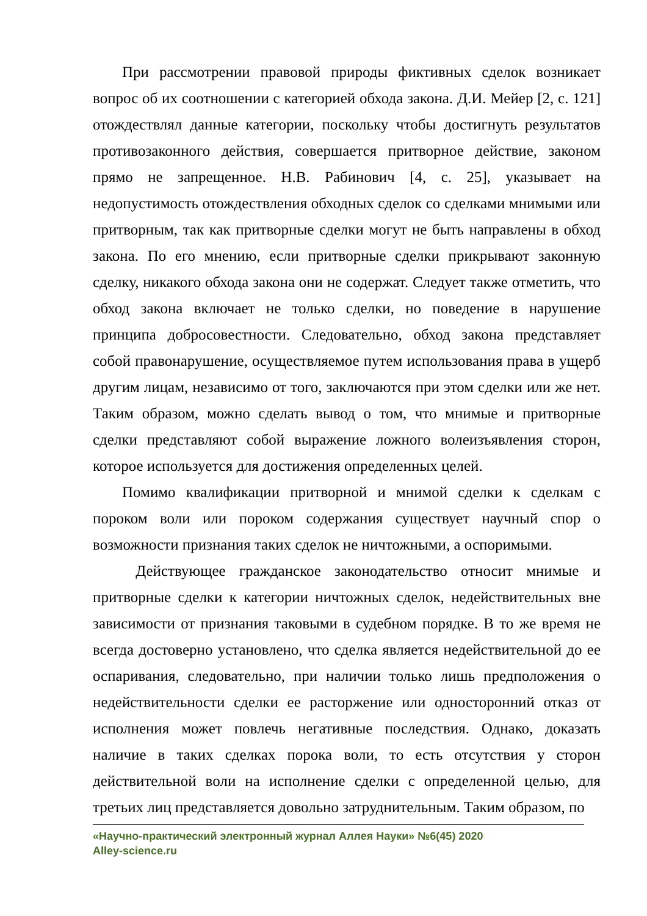При рассмотрении правовой природы фиктивных сделок возникает вопрос об их соотношении с категорией обхода закона. Д.И. Мейер [2, с. 121] отождествлял данные категории, поскольку чтобы достигнуть результатов противозаконного действия, совершается притворное действие, законом прямо не запрещенное. Н.В. Рабинович [4, с. 25], указывает на недопустимость отождествления обходных сделок со сделками мнимыми или притворным, так как притворные сделки могут не быть направлены в обход закона. По его мнению, если притворные сделки прикрывают законную сделку, никакого обхода закона они не содержат. Следует также отметить, что обход закона включает не только сделки, но поведение в нарушение принципа добросовестности. Следовательно, обход закона представляет собой правонарушение, осуществляемое путем использования права в ущерб другим лицам, независимо от того, заключаются при этом сделки или же нет. Таким образом, можно сделать вывод о том, что мнимые и притворные сделки представляют собой выражение ложного волеизъявления сторон, которое используется для достижения определенных целей.
Помимо квалификации притворной и мнимой сделки к сделкам с пороком воли или пороком содержания существует научный спор о возможности признания таких сделок не ничтожными, а оспоримыми.
Действующее гражданское законодательство относит мнимые и притворные сделки к категории ничтожных сделок, недействительных вне зависимости от признания таковыми в судебном порядке. В то же время не всегда достоверно установлено, что сделка является недействительной до ее оспаривания, следовательно, при наличии только лишь предположения о недействительности сделки ее расторжение или односторонний отказ от исполнения может повлечь негативные последствия. Однако, доказать наличие в таких сделках порока воли, то есть отсутствия у сторон действительной воли на исполнение сделки с определенной целью, для третьих лиц представляется довольно затруднительным. Таким образом, по
«Научно-практический электронный журнал Аллея Науки» №6(45) 2020
Alley-science.ru